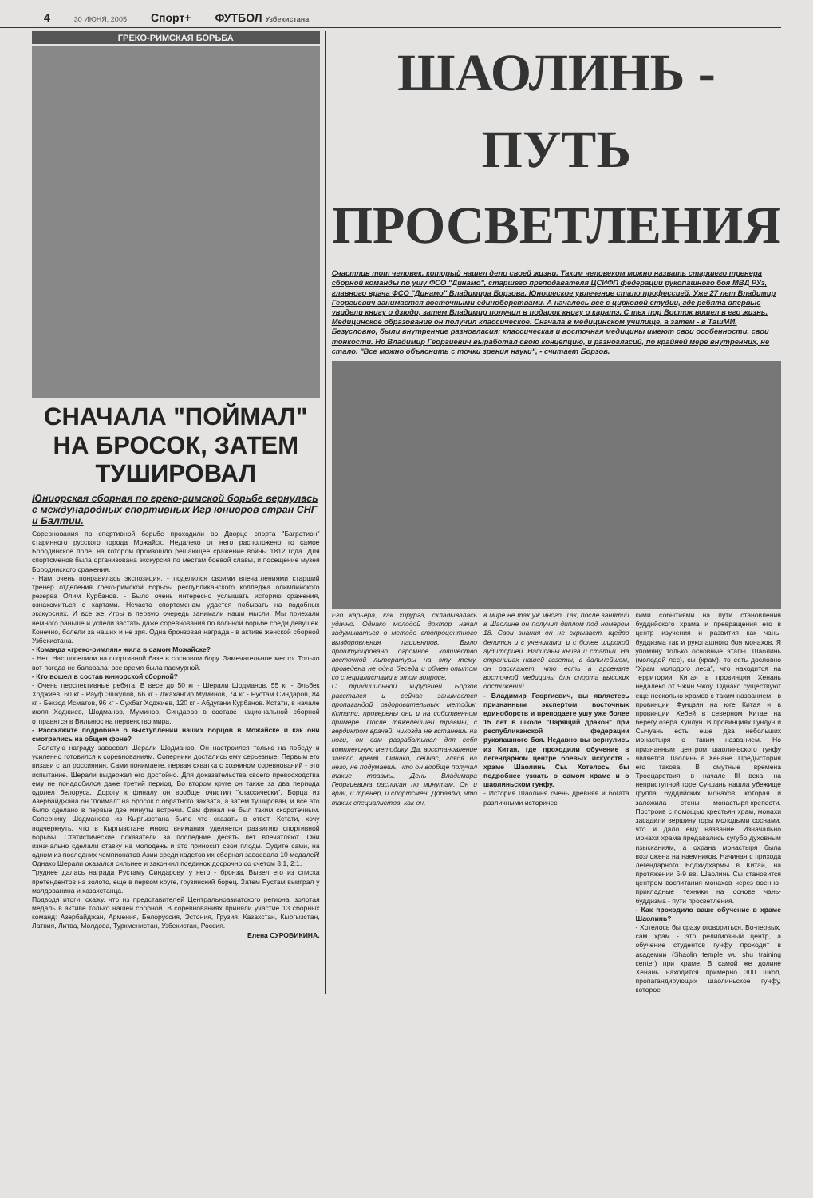4 30 ИЮНЯ, 2005 Спорт+ ФУТБОЛ Узбекистана
ГРЕКО-РИМСКАЯ БОРЬБА
СНАЧАЛА "ПОЙМАЛ" НА БРОСОК, ЗАТЕМ ТУШИРОВАЛ
Юниорская сборная по греко-римской борьбе вернулась с международных спортивных Игр юниоров стран СНГ и Балтии.
Соревнования по спортивной борьбе проходили во Дворце спорта "Багратион" старинного русского города Можайск. Недалеко от него расположено то самое Бородинское поле, на котором произошло решающее сражение войны 1812 года. Для спортсменов была организована экскурсия по местам боевой славы, и посещение музея Бородинского сражения.
- Нам очень понравилась экспозиция, - поделился своими впечатлениями старший тренер отделения греко-римской борьбы республиканского колледжа олимпийского резерва Олим Курбанов. - Было очень интересно услышать историю сражения, ознакомиться с картами. Нечасто спортсменам удается побывать на подобных экскурсиях. И все же Игры в первую очередь занимали наши мысли. Мы приехали немного раньше и успели застать даже соревнования по вольной борьбе среди девушек. Конечно, болели за наших и не зря. Одна бронзовая награда - в активе женской сборной Узбекистана.
- Команда «греко-римлян» жила в самом Можайске?
- Нет. Нас поселили на спортивной базе в сосновом бору. Замечательное место. Только вот погода не баловала: все время была пасмурной.
- Кто вошел в состав юниорской сборной?
- Очень перспективные ребята. В весе до 50 кг - Шерали Шодманов, 55 кг - Эльбек Ходжиев, 60 кг - Рауф Эшкулов, 66 кг - Джахангир Муминов, 74 кг - Рустам Синдаров, 84 кг - Бекзод Исматов, 96 кг - Сухбат Ходжиев, 120 кг - Абдугани Курбанов. Кстати, в начале июля Ходжиев, Шодманов, Муминов, Синдаров в составе национальной сборной отправятся в Вильнюс на первенство мира.
- Расскажите подробнее о выступлении наших борцов в Можайске и как они смотрелись на общем фоне?
- Золотую награду завоевал Шерали Шодманов. Он настроился только на победу и усиленно готовился к соревнованиям. Соперники достались ему серьезные. Первым его визави стал россиянин. Сами понимаете, первая схватка с хозяином соревнований - это испытание. Шерали выдержал его достойно. Для доказательства своего превосходства ему не понадобился даже третий период. Во втором круге он также за два периода одолел белоруса. Дорогу к финалу он вообще очистил "классически". Борца из Азербайджана он "поймал" на бросок с обратного захвата, а затем туширован, и все это было сделано в первые две минуты встречи. Сам финал не был таким скоротечным. Сопернику Шодманова из Кыргызстана было что сказать в ответ. Кстати, хочу подчеркнуть, что в Кыргызстане много внимания уделяется развитию спортивной борьбы. Статистические показатели за последние десять лет впечатляют. Они изначально сделали ставку на молодежь и это приносит свои плоды. Судите сами, на одном из последних чемпионатов Азии среди кадетов их сборная завоевала 10 медалей! Однако Шерали оказался сильнее и закончил поединок досрочно со счетом 3:1, 2:1.
Труднее далась награда Рустаму Синдарову, у него - бронза. Вывел его из списка претендентов на золото, еще в первом круге, грузинский борец. Затем Рустам выиграл у молдованина и казахстанца.
Подводя итоги, скажу, что из представителей Центральноазиатского региона, золотая медаль в активе только нашей сборной. В соревнованиях приняли участие 13 сборных команд: Азербайджан, Армения, Белоруссия, Эстония, Грузия, Казахстан, Кыргызстан, Латвия, Литва, Молдова, Туркменистан, Узбекистан, Россия.
Елена СУРОВИКИНА.
ШАОЛИНЬ - ПУТЬ ПРОСВЕТЛЕНИЯ
Счастлив тот человек, который нашел дело своей жизни. Таким человеком можно назвать старшего тренера сборной команды по ушу ФСО "Динамо", старшего преподавателя ЦСИФП федерации рукопашного боя МВД РУз, главного врача ФСО "Динамо" Владимира Борзова. Юношеское увлечение стало профессией. Уже 27 лет Владимир Георгиевич занимается восточными единоборствами. А началось все с цирковой студии, где ребята впервые увидели книгу о дзюдо, затем Владимир получил в подарок книгу о каратэ. С тех пор Восток вошел в его жизнь. Медицинское образование он получил классическое. Сначала в медицинском училище, а затем - в ТашМИ. Безусловно, были внутренние разногласия: классическая и восточная медицины имеют свои особенности, свои тонкости. Но Владимир Георгиевич выработал свою концепцию, и разногласий, по крайней мере внутренних, не стало. "Все можно объяснить с точки зрения науки", - считает Борзов.
Его карьера, как хирурга, складывалась удачно. Однако молодой доктор начал задумываться о методе стопроцентного выздоровления пациентов. Было проштудировано огромное количество восточной литературы на эту тему, проведена не одна беседа и обмен опытом со специалистами в этом вопросе.
С традиционной хирургией Борзов расстался и сейчас занимается пропагандой оздоровительных методик. Кстати, проверены они и на собственном примере. После тяжелейшей травмы, с вердиктом врачей: никогда не встанешь на ноги, он сам разрабатывал для себя комплексную методику. Да, восстановление заняло время. Однако, сейчас, глядя на него, не подумаешь, что он вообще получал такие травмы. День Владимира Георгиевича расписан по минутам. Он и врач, и тренер, и спортсмен. Добавлю, что таких специалистов, как он,
в мире не так уж много. Так, после занятий в Шаолине он получил диплом под номером 18. Свои знания он не скрывает, щедро делится и с учениками, и с более широкой аудиторией. Написаны книга и статьи. На страницах нашей газеты, в дальнейшем, он расскажет, что есть в арсенале восточной медицины для спорта высоких достижений.
- Владимир Георгиевич, вы являетесь признанным экспертом восточных единоборств и преподаете ушу уже более 15 лет в школе "Парящий дракон" при республиканской федерации рукопашного боя. Недавно вы вернулись из Китая, где проходили обучение в легендарном центре боевых искусств - храме Шаолинь Сы. Хотелось бы подробнее узнать о самом храме и о шаолиньском гунфу.
- История Шаолиня очень древняя и богата различными историчес-
кими событиями на пути становления буддийского храма и превращения его в центр изучения и развития как чань-буддизма так и рукопашного боя монахов. Я упомяну только основные этапы. Шаолинь (молодой лес), сы (храм), то есть дословно "Храм молодого леса", что находится на территории Китая в провинции Хенань недалеко от Чжин Чжоу. Однако существуют еще несколько храмов с таким названием - в провинции Фунцзян на юге Китая и в провинции Хебей в северном Китае на берегу озера Хунлун. В провинциях Гундун и Сычуань есть еще два небольших монастыря с таким названием. Но признанным центром шаолиньского гунфу является Шаолинь в Хенане. Предыстория его такова. В смутные времена Троецарствия, в начале III века, на неприступной горе Су-шань нашла убежище группа буддийских монахов, которая и заложила стены монастыря-крепости. Построив с помощью крестьян храм, монахи засадили вершину горы молодыми соснами, что и дало ему название. Изначально монахи храма предавались сугубо духовным изысканиям, а охрана монастыря была возложена на наемников. Начиная с прихода легендарного Бодхидхармы в Китай, на протяжении 6-9 вв. Шаолинь Сы становится центром воспитания монахов через военно-прикладные техники на основе чань-буддизма - пути просветления.
- Как проходило ваше обучение в храме Шаолинь?
- Хотелось бы сразу оговориться. Во-первых, сам храм - это религиозный центр, а обучение студентов гунфу проходит в академии (Shaolin temple wu shu training center) при храме. В самой же долине Хенань находится примерно 300 школ, пропагандирующих шаолиньское гунфу, которое